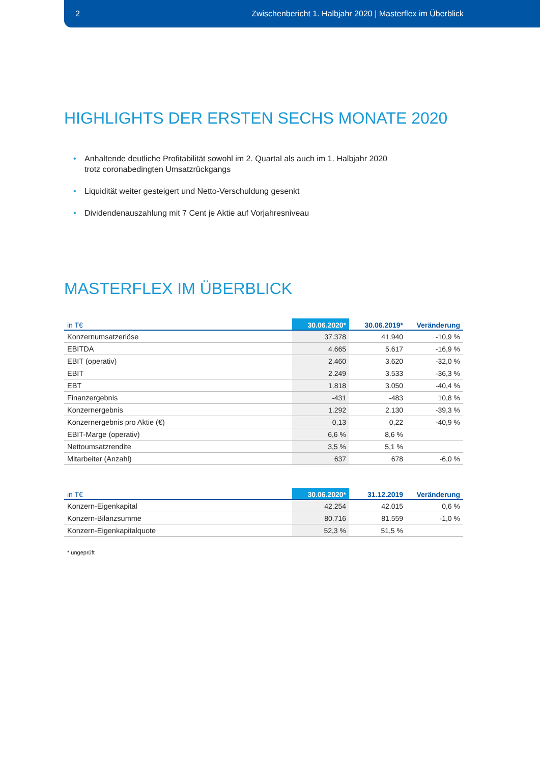2 Zwischenbericht 1. Halbjahr 2020 | Masterflex im Überblick
HIGHLIGHTS DER ERSTEN SECHS MONATE 2020
• Anhaltende deutliche Profitabilität sowohl im 2. Quartal als auch im 1. Halbjahr 2020
trotz coronabedingten Umsatzrückgangs
• Liquidität weiter gesteigert und Netto-Verschuldung gesenkt
• Dividendenauszahlung mit 7 Cent je Aktie auf Vorjahresniveau
MASTERFLEX IM ÜBERBLICK
| in T€ | 30.06.2020* | 30.06.2019* | Veränderung |
| --- | --- | --- | --- |
| Konzernumsatzerlöse | 37.378 | 41.940 | -10,9 % |
| EBITDA | 4.665 | 5.617 | -16,9 % |
| EBIT (operativ) | 2.460 | 3.620 | -32,0 % |
| EBIT | 2.249 | 3.533 | -36,3 % |
| EBT | 1.818 | 3.050 | -40,4 % |
| Finanzergebnis | -431 | -483 | 10,8 % |
| Konzernergebnis | 1.292 | 2.130 | -39,3 % |
| Konzernergebnis pro Aktie (€) | 0,13 | 0,22 | -40,9 % |
| EBIT-Marge (operativ) | 6,6 % | 8,6 % | |
| Nettoumsatzrendite | 3,5 % | 5,1 % | |
| Mitarbeiter (Anzahl) | 637 | 678 | -6,0 % |
| in T€ | 30.06.2020* | 31.12.2019 | Veränderung |
| --- | --- | --- | --- |
| Konzern-Eigenkapital | 42.254 | 42.015 | 0,6 % |
| Konzern-Bilanzsumme | 80.716 | 81.559 | -1,0 % |
| Konzern-Eigenkapitalquote | 52,3 % | 51,5 % | |
* ungeprüft